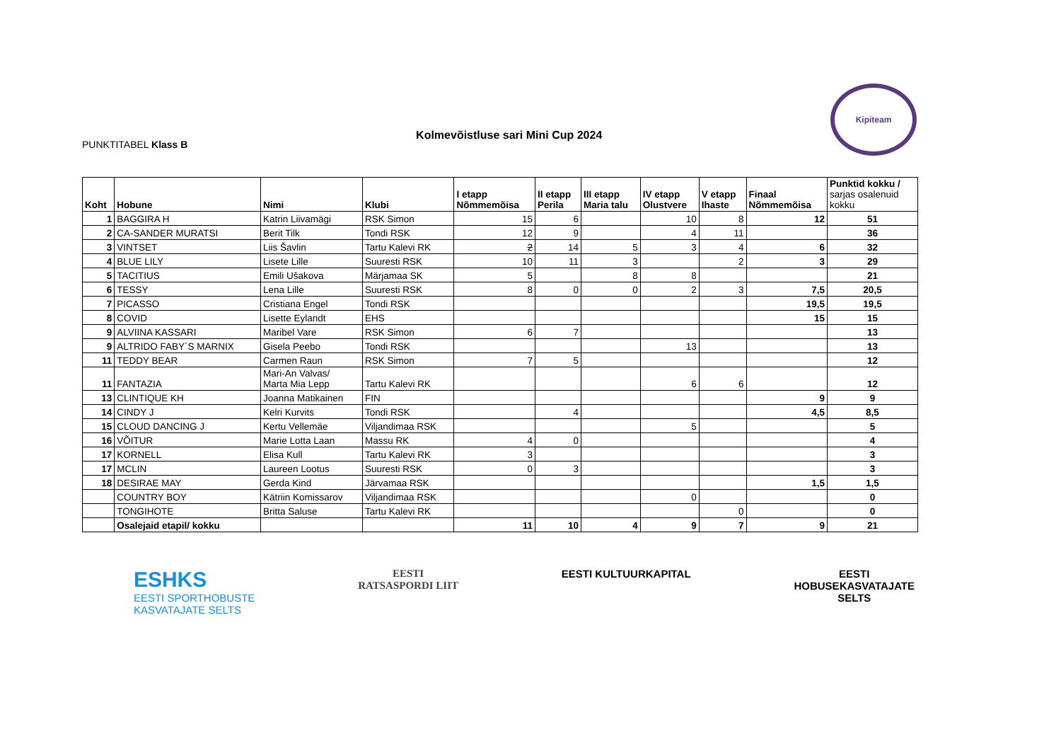PUNKTITABEL Klass B
Kolmevõistluse sari Mini Cup 2024
Kipiteam
| Koht | Hobune | Nimi | Klubi | I etapp Nõmmemõisa | II etapp Perila | III etapp Maria talu | IV etapp Olustvere | V etapp Ihaste | Finaal Nõmmemõisa | Punktid kokku / sarjas osalenuid kokku |
| --- | --- | --- | --- | --- | --- | --- | --- | --- | --- | --- |
| 1 | BAGGIRA H | Katrin Liivamägi | RSK Simon | 15 | 6 | | 10 | 8 | 12 | 51 |
| 2 | CA-SANDER MURATSI | Berit Tilk | Tondi RSK | 12 | 9 | | 4 | 11 | | 36 |
| 3 | VINTSET | Liis Šavlin | Tartu Kalevi RK | 2 | 14 | 5 | 3 | 4 | 6 | 32 |
| 4 | BLUE LILY | Lisete Lille | Suuresti RSK | 10 | 11 | 3 | | 2 | 3 | 29 |
| 5 | TACITIUS | Emili Ušakova | Märjamaa SK | 5 | | 8 | 8 | | | 21 |
| 6 | TESSY | Lena Lille | Suuresti RSK | 8 | 0 | 0 | 2 | 3 | 7,5 | 20,5 |
| 7 | PICASSO | Cristiana Engel | Tondi RSK | | | | | | 19,5 | 19,5 |
| 8 | COVID | Lisette Eylandt | EHS | | | | | | 15 | 15 |
| 9 | ALVIINA KASSARI | Maribel Vare | RSK Simon | 6 | 7 | | | | | 13 |
| 9 | ALTRIDO FABY´S MARNIX | Gisela Peebo | Tondi RSK | | | | 13 | | | 13 |
| 11 | TEDDY BEAR | Carmen Raun | RSK Simon | 7 | 5 | | | | | 12 |
| 11 | FANTAZIA | Mari-An Valvas/ Marta Mia Lepp | Tartu Kalevi RK | | | | 6 | 6 | | 12 |
| 13 | CLINTIQUE KH | Joanna Matikainen | FIN | | | | | | 9 | 9 |
| 14 | CINDY J | Kelri Kurvits | Tondi RSK | | 4 | | | | 4,5 | 8,5 |
| 15 | CLOUD DANCING J | Kertu Vellemäe | Viljandimaa RSK | | | | 5 | | | 5 |
| 16 | VÕITUR | Marie Lotta Laan | Massu RK | 4 | 0 | | | | | 4 |
| 17 | KORNELL | Elisa Kull | Tartu Kalevi RK | 3 | | | | | | 3 |
| 17 | MCLIN | Laureen Lootus | Suuresti RSK | 0 | 3 | | | | | 3 |
| 18 | DESIRAE MAY | Gerda Kind | Järvamaa RSK | | | | | | 1,5 | 1,5 |
| | COUNTRY BOY | Kätriin Komissarov | Viljandimaa RSK | | | | 0 | | | 0 |
| | TONGIHOTE | Britta Saluse | Tartu Kalevi RK | | | | | 0 | | 0 |
| | Osalejaid etapil/ kokku | | | 11 | 10 | 4 | 9 | 7 | 9 | 21 |
ESHKS
EESTI SPORTHOBUSTE
KASVATAJATE SELTS
EESTI
RATSASPORDI LIIT
EESTI KULTUURKAPITAL EESTI
HOBUSEKASVATAJATE
SELTS